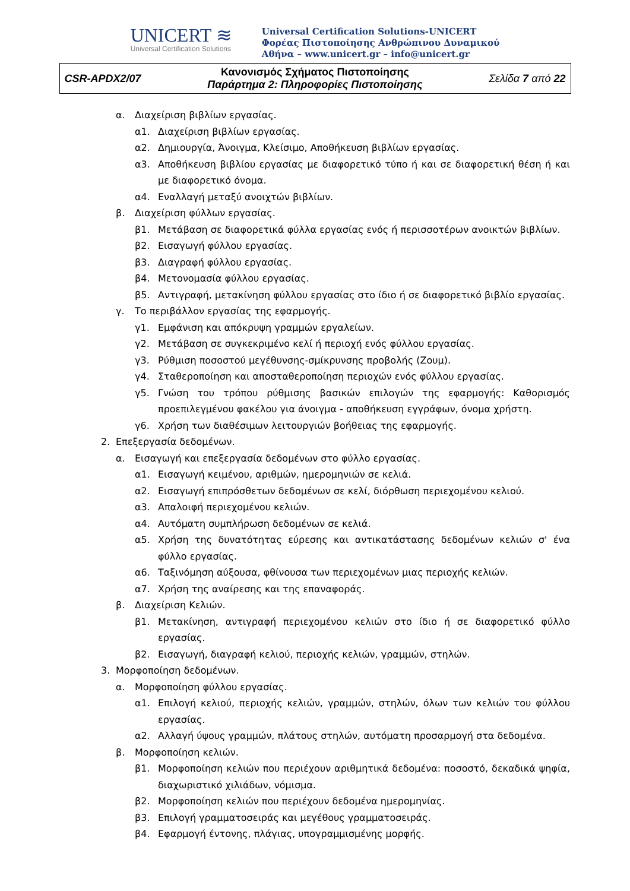UNICERT ≋
Universal Certification Solutions
Universal Certification Solutions-UNICERT
Φορέας Πιστοποίησης Ανθρώπινου Δυναμικού
Αθήνα – www.unicert.gr – info@unicert.gr
| CSR-APDX2/07 | Κανονισμός Σχήματος Πιστοποίησης Παράρτημα 2: Πληροφορίες Πιστοποίησης | Σελίδα 7 από 22 |
α. Διαχείριση βιβλίων εργασίας.
α1. Διαχείριση βιβλίων εργασίας.
α2. Δημιουργία, Άνοιγμα, Κλείσιμο, Αποθήκευση βιβλίων εργασίας.
α3. Αποθήκευση βιβλίου εργασίας με διαφορετικό τύπο ή και σε διαφορετική θέση ή και με διαφορετικό όνομα.
α4. Εναλλαγή μεταξύ ανοιχτών βιβλίων.
β. Διαχείριση φύλλων εργασίας.
β1. Μετάβαση σε διαφορετικά φύλλα εργασίας ενός ή περισσοτέρων ανοικτών βιβλίων.
β2. Εισαγωγή φύλλου εργασίας.
β3. Διαγραφή φύλλου εργασίας.
β4. Μετονομασία φύλλου εργασίας.
β5. Αντιγραφή, μετακίνηση φύλλου εργασίας στο ίδιο ή σε διαφορετικό βιβλίο εργασίας.
γ. Το περιβάλλον εργασίας της εφαρμογής.
γ1. Εμφάνιση και απόκρυψη γραμμών εργαλείων.
γ2. Μετάβαση σε συγκεκριμένο κελί ή περιοχή ενός φύλλου εργασίας.
γ3. Ρύθμιση ποσοστού μεγέθυνσης-σμίκρυνσης προβολής (Ζουμ).
γ4. Σταθεροποίηση και αποσταθεροποίηση περιοχών ενός φύλλου εργασίας.
γ5. Γνώση του τρόπου ρύθμισης βασικών επιλογών της εφαρμογής: Καθορισμός προεπιλεγμένου φακέλου για άνοιγμα - αποθήκευση εγγράφων, όνομα χρήστη.
γ6. Χρήση των διαθέσιμων λειτουργιών βοήθειας της εφαρμογής.
2. Επεξεργασία δεδομένων.
α. Εισαγωγή και επεξεργασία δεδομένων στο φύλλο εργασίας.
α1. Εισαγωγή κειμένου, αριθμών, ημερομηνιών σε κελιά.
α2. Εισαγωγή επιπρόσθετων δεδομένων σε κελί, διόρθωση περιεχομένου κελιού.
α3. Απαλοιφή περιεχομένου κελιών.
α4. Αυτόματη συμπλήρωση δεδομένων σε κελιά.
α5. Χρήση της δυνατότητας εύρεσης και αντικατάστασης δεδομένων κελιών σ' ένα φύλλο εργασίας.
α6. Ταξινόμηση αύξουσα, φθίνουσα των περιεχομένων μιας περιοχής κελιών.
α7. Χρήση της αναίρεσης και της επαναφοράς.
β. Διαχείριση Κελιών.
β1. Μετακίνηση, αντιγραφή περιεχομένου κελιών στο ίδιο ή σε διαφορετικό φύλλο εργασίας.
β2. Εισαγωγή, διαγραφή κελιού, περιοχής κελιών, γραμμών, στηλών.
3. Μορφοποίηση δεδομένων.
α. Μορφοποίηση φύλλου εργασίας.
α1. Επιλογή κελιού, περιοχής κελιών, γραμμών, στηλών, όλων των κελιών του φύλλου εργασίας.
α2. Αλλαγή ύψους γραμμών, πλάτους στηλών, αυτόματη προσαρμογή στα δεδομένα.
β. Μορφοποίηση κελιών.
β1. Μορφοποίηση κελιών που περιέχουν αριθμητικά δεδομένα: ποσοστό, δεκαδικά ψηφία, διαχωριστικό χιλιάδων, νόμισμα.
β2. Μορφοποίηση κελιών που περιέχουν δεδομένα ημερομηνίας.
β3. Επιλογή γραμματοσειράς και μεγέθους γραμματοσειράς.
β4. Εφαρμογή έντονης, πλάγιας, υπογραμμισμένης μορφής.